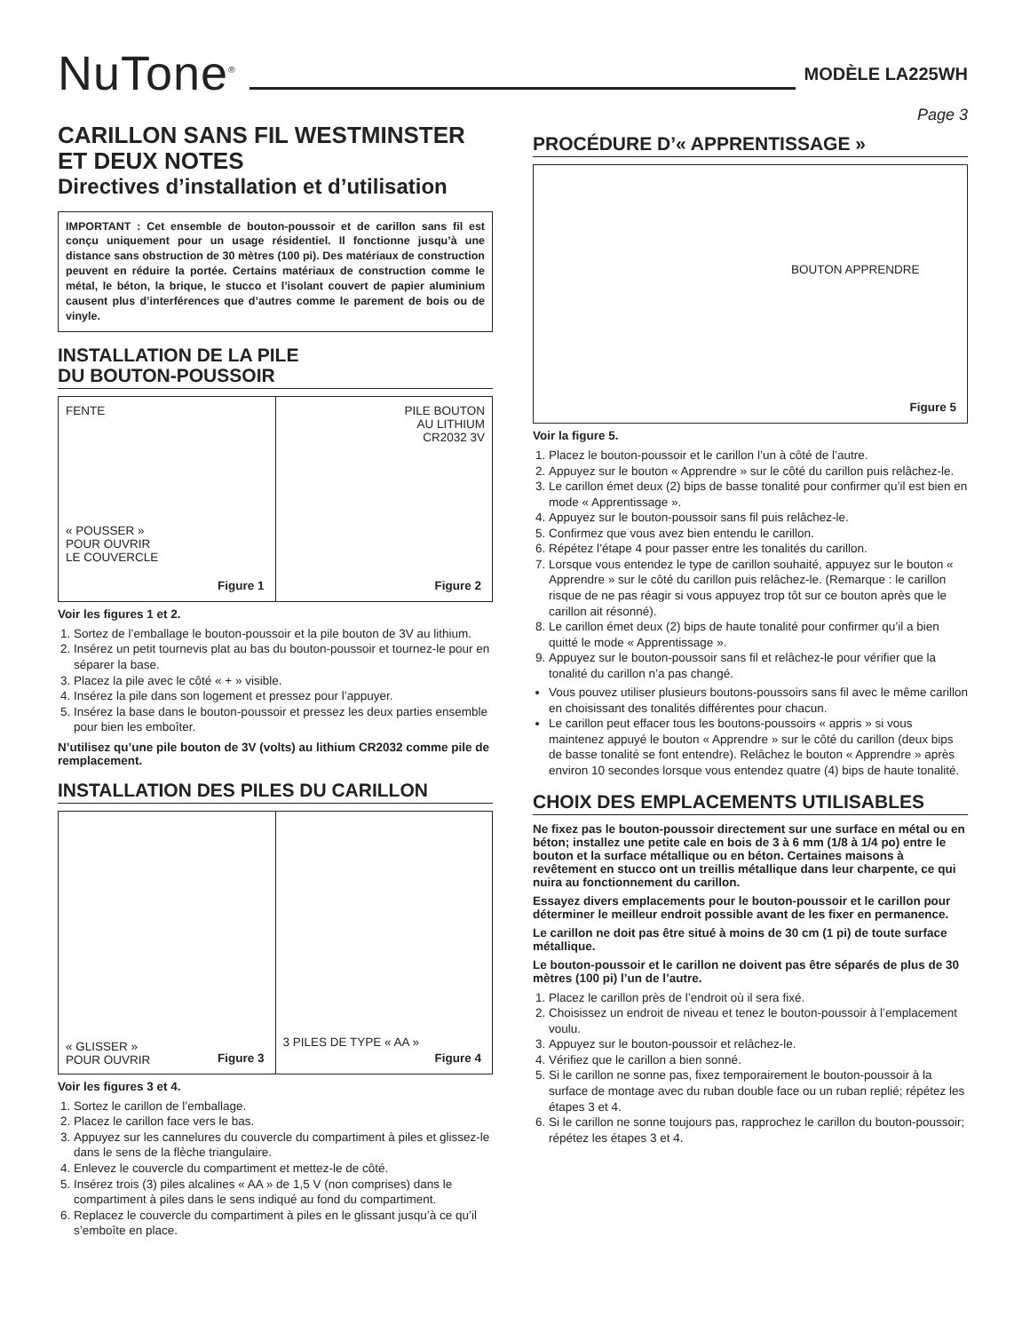NuTone<sup>®</sup>
MODÈLE LA225WH
Page 3
CARILLON SANS FIL WESTMINSTER ET DEUX NOTES
Directives d’installation et d’utilisation
IMPORTANT : Cet ensemble de bouton-poussoir et de carillon sans fil est conçu uniquement pour un usage résidentiel. Il fonctionne jusqu’à une distance sans obstruction de 30 mètres (100 pi). Des matériaux de construction peuvent en réduire la portée. Certains matériaux de construction comme le métal, le béton, la brique, le stucco et l’isolant couvert de papier aluminium causent plus d’interférences que d’autres comme le parement de bois ou de vinyle.
INSTALLATION DE LA PILE
DU BOUTON-POUSSOIR
FENTE
« POUSSER »
POUR OUVRIR
LE COUVERCLE
Figure 1
PILE BOUTON
AU LITHIUM
CR2032 3V
Figure 2
Voir les figures 1 et 2.
1. Sortez de l’emballage le bouton-poussoir et la pile bouton de 3V au lithium.
2. Insérez un petit tournevis plat au bas du bouton-poussoir et tournez-le pour en séparer la base.
3. Placez la pile avec le côté « + » visible.
4. Insérez la pile dans son logement et pressez pour l’appuyer.
5. Insérez la base dans le bouton-poussoir et pressez les deux parties ensemble pour bien les emboîter.
N’utilisez qu’une pile bouton de 3V (volts) au lithium CR2032 comme pile de remplacement.
INSTALLATION DES PILES DU CARILLON
« GLISSER »
POUR OUVRIR
Figure 3
3 PILES DE TYPE « AA »
Figure 4
Voir les figures 3 et 4.
1. Sortez le carillon de l’emballage.
2. Placez le carillon face vers le bas.
3. Appuyez sur les cannelures du couvercle du compartiment à piles et glissez-le dans le sens de la flèche triangulaire.
4. Enlevez le couvercle du compartiment et mettez-le de côté.
5. Insérez trois (3) piles alcalines « AA » de 1,5 V (non comprises) dans le compartiment à piles dans le sens indiqué au fond du compartiment.
6. Replacez le couvercle du compartiment à piles en le glissant jusqu’à ce qu’il s’emboîte en place.
PROCÉDURE D’« APPRENTISSAGE »
BOUTON APPRENDRE
Figure 5
Voir la figure 5.
1. Placez le bouton-poussoir et le carillon l’un à côté de l’autre.
2. Appuyez sur le bouton « Apprendre » sur le côté du carillon puis relâchez-le.
3. Le carillon émet deux (2) bips de basse tonalité pour confirmer qu’il est bien en mode « Apprentissage ».
4. Appuyez sur le bouton-poussoir sans fil puis relâchez-le.
5. Confirmez que vous avez bien entendu le carillon.
6. Répétez l’étape 4 pour passer entre les tonalités du carillon.
7. Lorsque vous entendez le type de carillon souhaité, appuyez sur le bouton « Apprendre » sur le côté du carillon puis relâchez-le. (Remarque : le carillon risque de ne pas réagir si vous appuyez trop tôt sur ce bouton après que le carillon ait résonné).
8. Le carillon émet deux (2) bips de haute tonalité pour confirmer qu’il a bien quitté le mode « Apprentissage ».
9. Appuyez sur le bouton-poussoir sans fil et relâchez-le pour vérifier que la tonalité du carillon n’a pas changé.
Vous pouvez utiliser plusieurs boutons-poussoirs sans fil avec le même carillon en choisissant des tonalités différentes pour chacun.
Le carillon peut effacer tous les boutons-poussoirs « appris » si vous maintenez appuyé le bouton « Apprendre » sur le côté du carillon (deux bips de basse tonalité se font entendre). Relâchez le bouton « Apprendre » après environ 10 secondes lorsque vous entendez quatre (4) bips de haute tonalité.
CHOIX DES EMPLACEMENTS UTILISABLES
Ne fixez pas le bouton-poussoir directement sur une surface en métal ou en béton; installez une petite cale en bois de 3 à 6 mm (1/8 à 1/4 po) entre le bouton et la surface métallique ou en béton. Certaines maisons à revêtement en stucco ont un treillis métallique dans leur charpente, ce qui nuira au fonctionnement du carillon.
Essayez divers emplacements pour le bouton-poussoir et le carillon pour déterminer le meilleur endroit possible avant de les fixer en permanence.
Le carillon ne doit pas être situé à moins de 30 cm (1 pi) de toute surface métallique.
Le bouton-poussoir et le carillon ne doivent pas être séparés de plus de 30 mètres (100 pi) l’un de l’autre.
1. Placez le carillon près de l’endroit où il sera fixé.
2. Choisissez un endroit de niveau et tenez le bouton-poussoir à l’emplacement voulu.
3. Appuyez sur le bouton-poussoir et relâchez-le.
4. Vérifiez que le carillon a bien sonné.
5. Si le carillon ne sonne pas, fixez temporairement le bouton-poussoir à la surface de montage avec du ruban double face ou un ruban replié; répétez les étapes 3 et 4.
6. Si le carillon ne sonne toujours pas, rapprochez le carillon du bouton-poussoir; répétez les étapes 3 et 4.